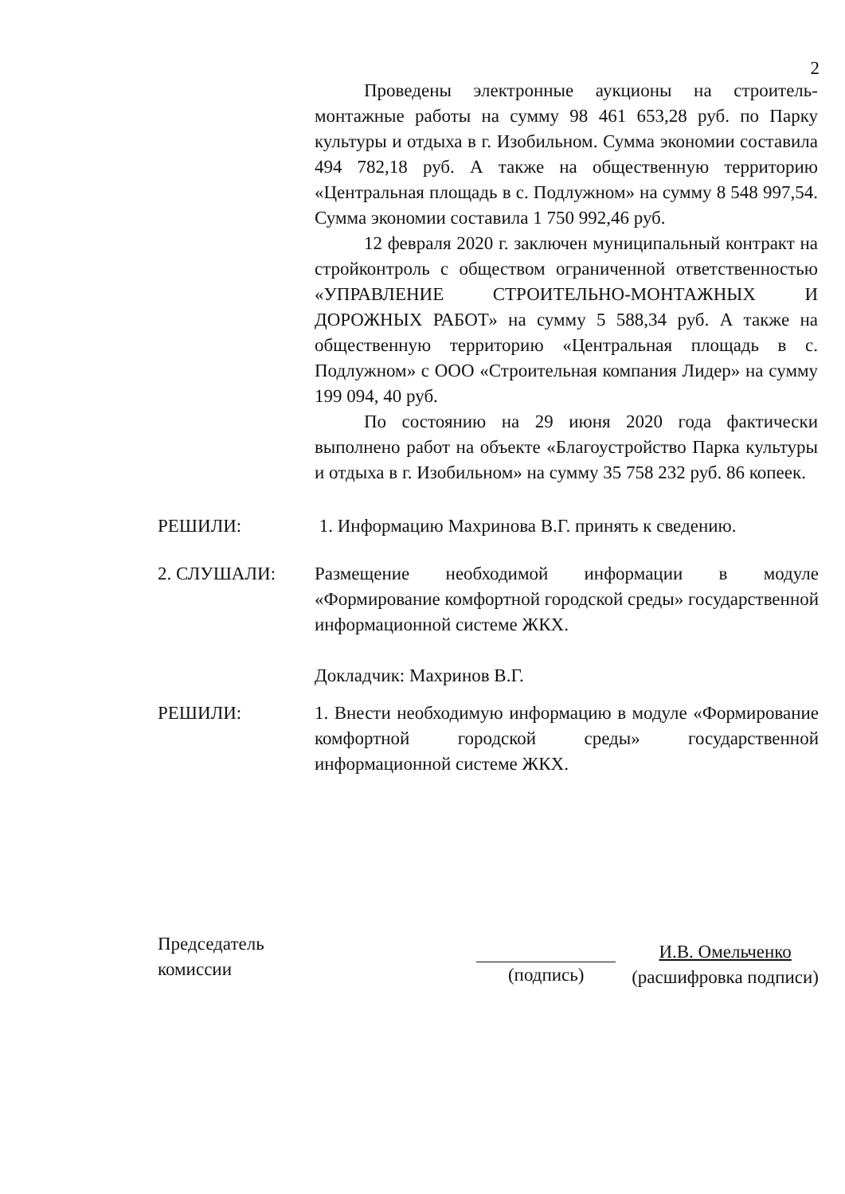2
Проведены электронные аукционы на строитель-монтажные работы на сумму 98 461 653,28 руб. по Парку культуры и отдыха в г. Изобильном. Сумма экономии составила 494 782,18 руб. А также на общественную территорию «Центральная площадь в с. Подлужном» на сумму 8 548 997,54. Сумма экономии составила 1 750 992,46 руб.
12 февраля 2020 г. заключен муниципальный контракт на стройконтроль с обществом ограниченной ответственностью «УПРАВЛЕНИЕ СТРОИТЕЛЬНО-МОНТАЖНЫХ И ДОРОЖНЫХ РАБОТ» на сумму 5 588,34 руб. А также на общественную территорию «Центральная площадь в с. Подлужном» с ООО «Строительная компания Лидер» на сумму 199 094, 40 руб.
По состоянию на 29 июня 2020 года фактически выполнено работ на объекте «Благоустройство Парка культуры и отдыха в г. Изобильном» на сумму 35 758 232 руб. 86 копеек.
РЕШИЛИ: 1. Информацию Махринова В.Г. принять к сведению.
2. СЛУШАЛИ: Размещение необходимой информации в модуле «Формирование комфортной городской среды» государственной информационной системе ЖКХ.
Докладчик: Махринов В.Г.
РЕШИЛИ: 1. Внести необходимую информацию в модуле «Формирование комфортной городской среды» государственной информационной системе ЖКХ.
Председатель
комиссии
(подпись)
И.В. Омельченко
(расшифровка подписи)